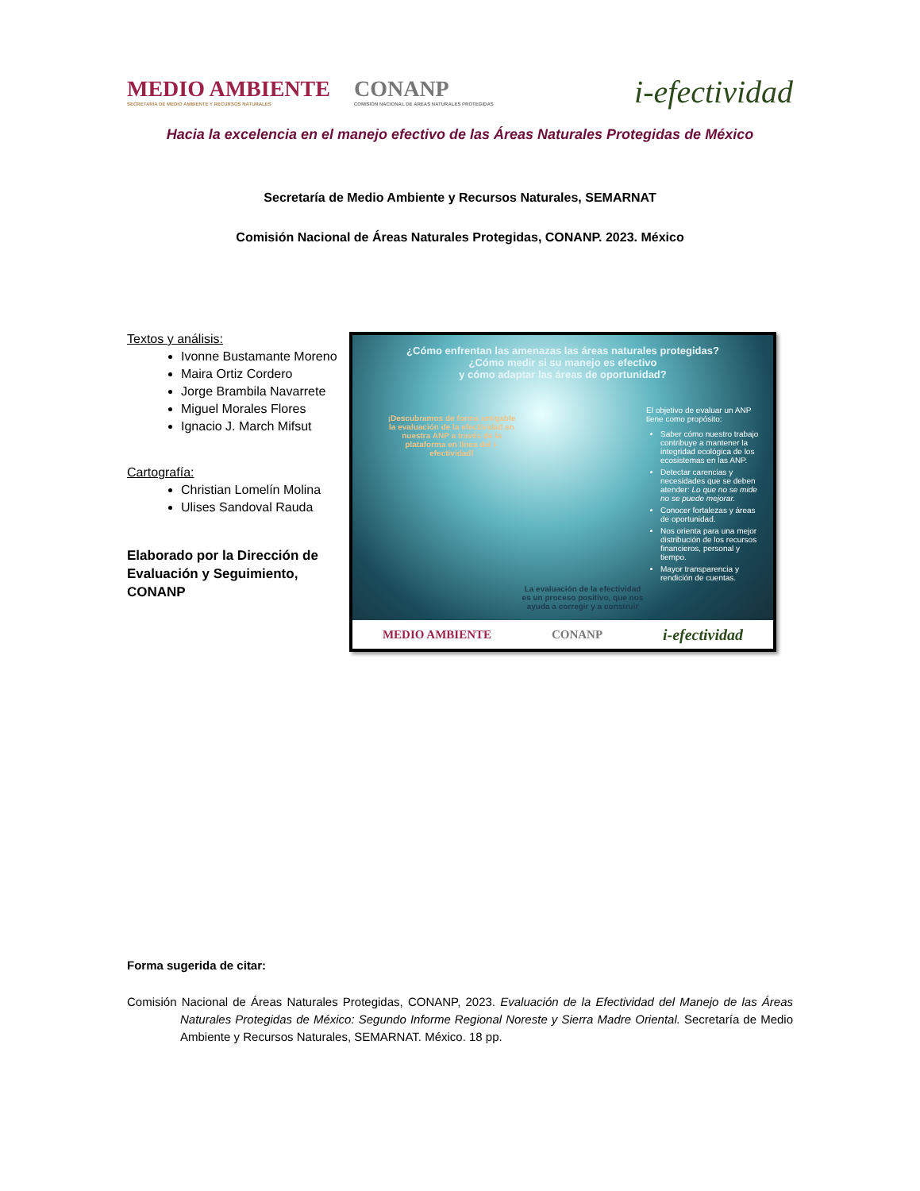MEDIO AMBIENTE
SECRETARÍA DE MEDIO AMBIENTE Y RECURSOS NATURALES
CONANP
COMISIÓN NACIONAL DE ÁREAS NATURALES PROTEGIDAS
i-efectividad
Hacia la excelencia en el manejo efectivo de las Áreas Naturales Protegidas de México
Secretaría de Medio Ambiente y Recursos Naturales, SEMARNAT
Comisión Nacional de Áreas Naturales Protegidas, CONANP. 2023. México
Textos y análisis:
Ivonne Bustamante Moreno
Maira Ortiz Cordero
Jorge Brambila Navarrete
Miguel Morales Flores
Ignacio J. March Mifsut
Cartografía:
Christian Lomelín Molina
Ulises Sandoval Rauda
Elaborado por la Dirección de Evaluación y Seguimiento, CONANP
¿Cómo enfrentan las amenazas las áreas naturales protegidas?
¿Cómo medir si su manejo es efectivo
y cómo adaptar las áreas de oportunidad?
¡Descubramos de forma amigable la evaluación de la efectividad en nuestra ANP a través de la plataforma en línea del i-efectividad!
La evaluación de la efectividad es un proceso positivo, que nos ayuda a corregir y a construir
El objetivo de evaluar un ANP tiene como propósito:
Saber cómo nuestro trabajo contribuye a mantener la integridad ecológica de los ecosistemas en las ANP.
Detectar carencias y necesidades que se deben atender: Lo que no se mide no se puede mejorar.
Conocer fortalezas y áreas de oportunidad.
Nos orienta para una mejor distribución de los recursos financieros, personal y tiempo.
Mayor transparencia y rendición de cuentas.
MEDIO AMBIENTE CONANP i-efectividad
Forma sugerida de citar:
Comisión Nacional de Áreas Naturales Protegidas, CONANP, 2023. Evaluación de la Efectividad del Manejo de las Áreas Naturales Protegidas de México: Segundo Informe Regional Noreste y Sierra Madre Oriental. Secretaría de Medio Ambiente y Recursos Naturales, SEMARNAT. México. 18 pp.